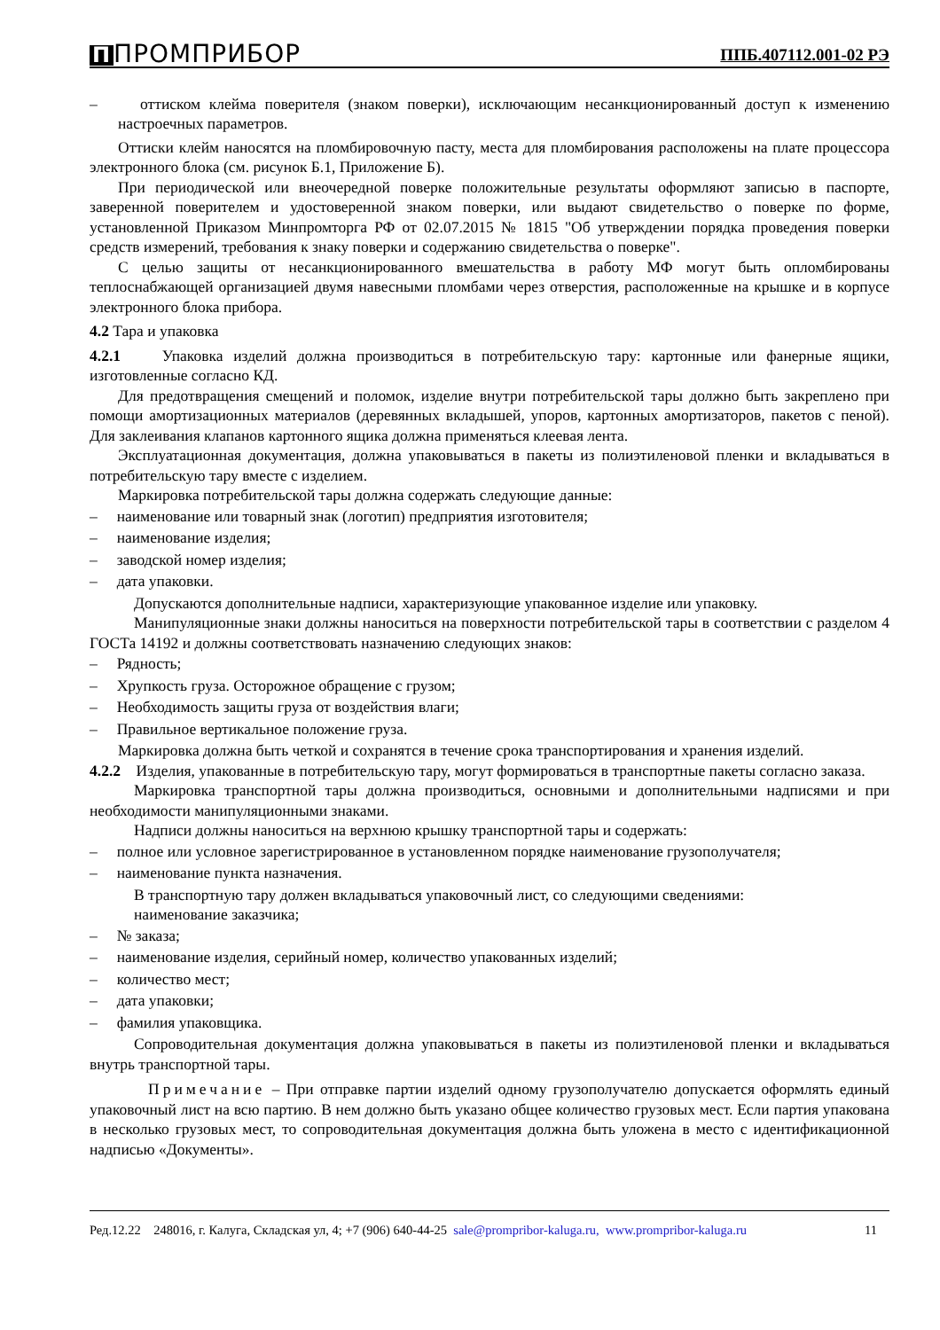П ПРОМПРИБОР ППБ.407112.001-02 РЭ
– оттиском клейма поверителя (знаком поверки), исключающим несанкционированный доступ к изменению настроечных параметров.
Оттиски клейм наносятся на пломбировочную пасту, места для пломбирования расположены на плате процессора электронного блока (см. рисунок Б.1, Приложение Б).
При периодической или внеочередной поверке положительные результаты оформляют записью в паспорте, заверенной поверителем и удостоверенной знаком поверки, или выдают свидетельство о поверке по форме, установленной Приказом Минпромторга РФ от 02.07.2015 № 1815 "Об утверждении порядка проведения поверки средств измерений, требования к знаку поверки и содержанию свидетельства о поверке".
С целью защиты от несанкционированного вмешательства в работу МФ могут быть опломбированы теплоснабжающей организацией двумя навесными пломбами через отверстия, расположенные на крышке и в корпусе электронного блока прибора.
4.2 Тара и упаковка
4.2.1 Упаковка изделий должна производиться в потребительскую тару: картонные или фанерные ящики, изготовленные согласно КД.
Для предотвращения смещений и поломок, изделие внутри потребительской тары должно быть закреплено при помощи амортизационных материалов (деревянных вкладышей, упоров, картонных амортизаторов, пакетов с пеной). Для заклеивания клапанов картонного ящика должна применяться клеевая лента.
Эксплуатационная документация, должна упаковываться в пакеты из полиэтиленовой пленки и вкладываться в потребительскую тару вместе с изделием.
Маркировка потребительской тары должна содержать следующие данные:
– наименование или товарный знак (логотип) предприятия изготовителя;
– наименование изделия;
– заводской номер изделия;
– дата упаковки.
Допускаются дополнительные надписи, характеризующие упакованное изделие или упаковку.
Манипуляционные знаки должны наноситься на поверхности потребительской тары в соответствии с разделом 4 ГОСТа 14192 и должны соответствовать назначению следующих знаков:
– Рядность;
– Хрупкость груза. Осторожное обращение с грузом;
– Необходимость защиты груза от воздействия влаги;
– Правильное вертикальное положение груза.
Маркировка должна быть четкой и сохранятся в течение срока транспортирования и хранения изделий.
4.2.2 Изделия, упакованные в потребительскую тару, могут формироваться в транспортные пакеты согласно заказа.
Маркировка транспортной тары должна производиться, основными и дополнительными надписями и при необходимости манипуляционными знаками.
Надписи должны наноситься на верхнюю крышку транспортной тары и содержать:
– полное или условное зарегистрированное в установленном порядке наименование грузополучателя;
– наименование пункта назначения.
В транспортную тару должен вкладываться упаковочный лист, со следующими сведениями:
наименование заказчика;
– № заказа;
– наименование изделия, серийный номер, количество упакованных изделий;
– количество мест;
– дата упаковки;
– фамилия упаковщика.
Сопроводительная документация должна упаковываться в пакеты из полиэтиленовой пленки и вкладываться внутрь транспортной тары.
Примечание – При отправке партии изделий одному грузополучателю допускается оформлять единый упаковочный лист на всю партию. В нем должно быть указано общее количество грузовых мест. Если партия упакована в несколько грузовых мест, то сопроводительная документация должна быть уложена в место с идентификационной надписью «Документы».
Ред.12.22 248016, г. Калуга, Складская ул, 4; +7 (906) 640-44-25 sale@prompribor-kaluga.ru, www.prompribor-kaluga.ru 11